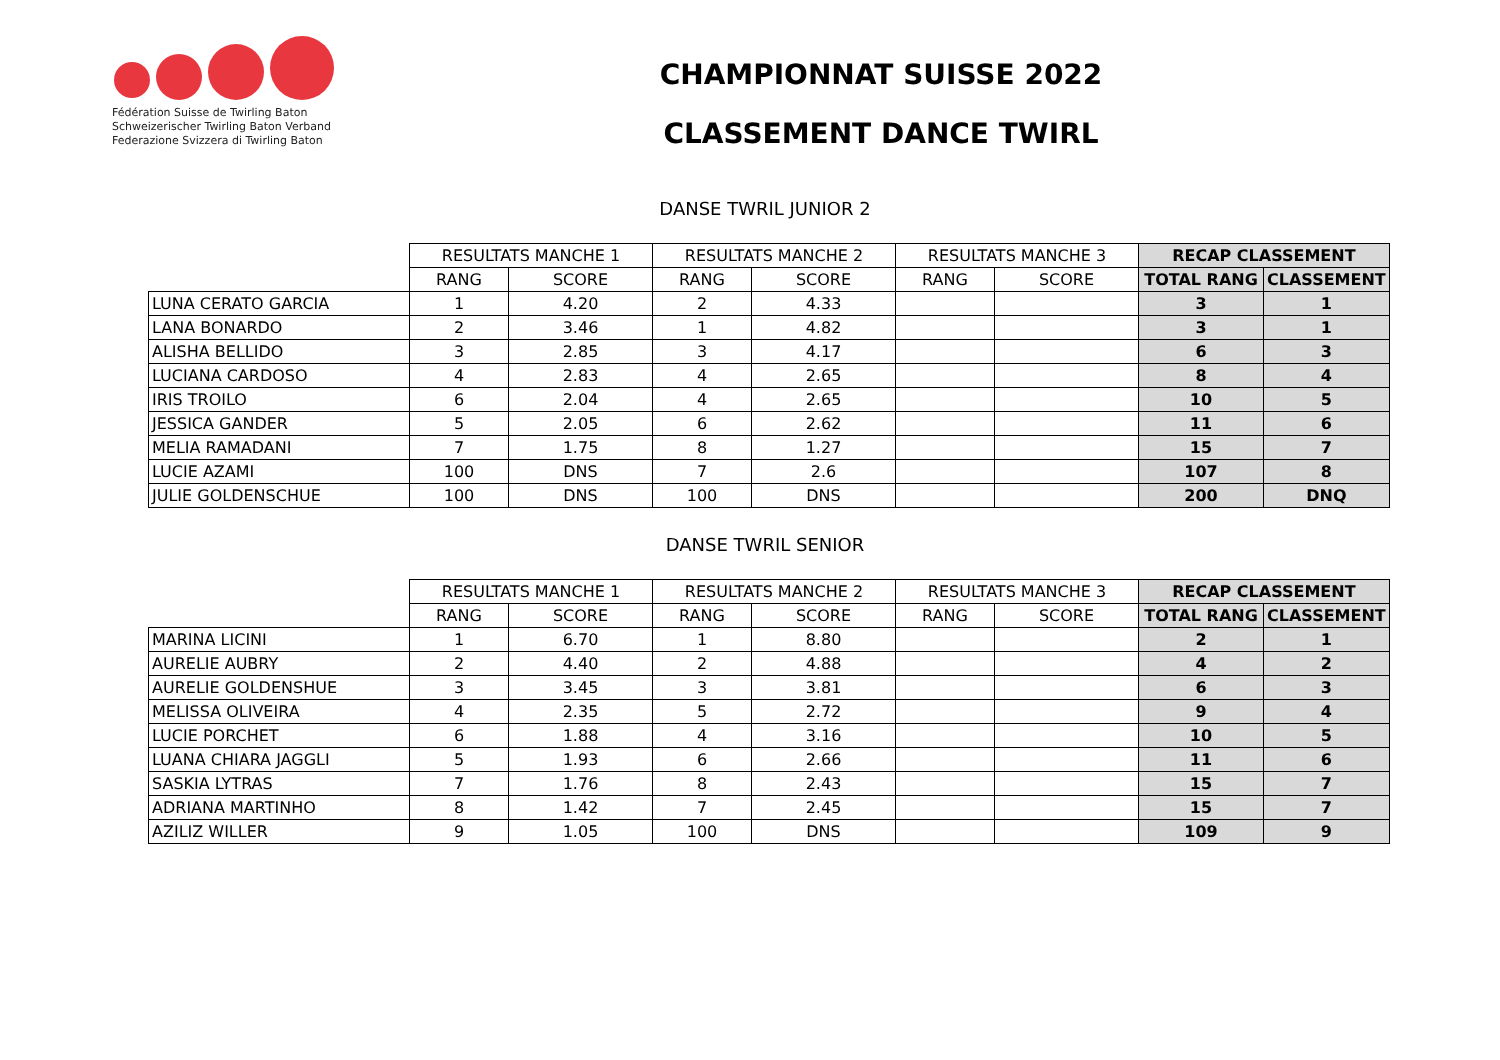Fédération Suisse de Twirling Baton
Schweizerischer Twirling Baton Verband
Federazione Svizzera di Twirling Baton
CHAMPIONNAT SUISSE 2022
CLASSEMENT DANCE TWIRL
DANSE TWRIL JUNIOR 2
| | RESULTATS MANCHE 1 | | RESULTATS MANCHE 2 | | RESULTATS MANCHE 3 | | RECAP CLASSEMENT | |
| --- | --- | --- | --- | --- | --- | --- | --- | --- |
| | RANG | SCORE | RANG | SCORE | RANG | SCORE | TOTAL RANG | CLASSEMENT |
| LUNA CERATO GARCIA | 1 | 4.20 | 2 | 4.33 | | | 3 | 1 |
| LANA BONARDO | 2 | 3.46 | 1 | 4.82 | | | 3 | 1 |
| ALISHA BELLIDO | 3 | 2.85 | 3 | 4.17 | | | 6 | 3 |
| LUCIANA CARDOSO | 4 | 2.83 | 4 | 2.65 | | | 8 | 4 |
| IRIS TROILO | 6 | 2.04 | 4 | 2.65 | | | 10 | 5 |
| JESSICA GANDER | 5 | 2.05 | 6 | 2.62 | | | 11 | 6 |
| MELIA RAMADANI | 7 | 1.75 | 8 | 1.27 | | | 15 | 7 |
| LUCIE AZAMI | 100 | DNS | 7 | 2.6 | | | 107 | 8 |
| JULIE GOLDENSCHUE | 100 | DNS | 100 | DNS | | | 200 | DNQ |
DANSE TWRIL SENIOR
| | RESULTATS MANCHE 1 | | RESULTATS MANCHE 2 | | RESULTATS MANCHE 3 | | RECAP CLASSEMENT | |
| --- | --- | --- | --- | --- | --- | --- | --- | --- |
| | RANG | SCORE | RANG | SCORE | RANG | SCORE | TOTAL RANG | CLASSEMENT |
| MARINA LICINI | 1 | 6.70 | 1 | 8.80 | | | 2 | 1 |
| AURELIE AUBRY | 2 | 4.40 | 2 | 4.88 | | | 4 | 2 |
| AURELIE GOLDENSHUE | 3 | 3.45 | 3 | 3.81 | | | 6 | 3 |
| MELISSA OLIVEIRA | 4 | 2.35 | 5 | 2.72 | | | 9 | 4 |
| LUCIE PORCHET | 6 | 1.88 | 4 | 3.16 | | | 10 | 5 |
| LUANA CHIARA JAGGLI | 5 | 1.93 | 6 | 2.66 | | | 11 | 6 |
| SASKIA LYTRAS | 7 | 1.76 | 8 | 2.43 | | | 15 | 7 |
| ADRIANA MARTINHO | 8 | 1.42 | 7 | 2.45 | | | 15 | 7 |
| AZILIZ WILLER | 9 | 1.05 | 100 | DNS | | | 109 | 9 |